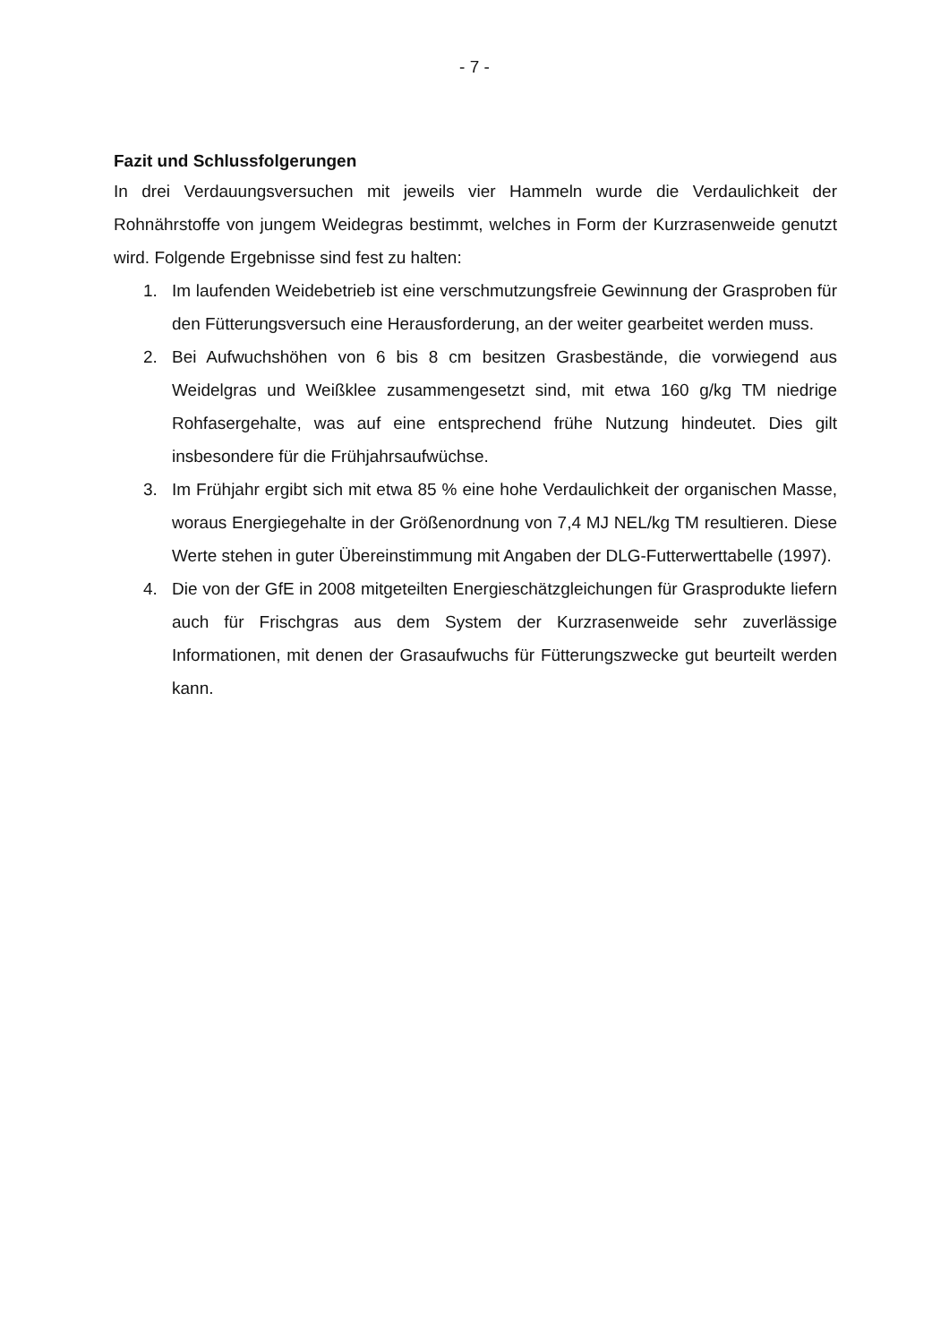- 7 -
Fazit und Schlussfolgerungen
In drei Verdauungsversuchen mit jeweils vier Hammeln wurde die Verdaulichkeit der Rohnährstoffe von jungem Weidegras bestimmt, welches in Form der Kurzrasenweide genutzt wird. Folgende Ergebnisse sind fest zu halten:
1. Im laufenden Weidebetrieb ist eine verschmutzungsfreie Gewinnung der Grasproben für den Fütterungsversuch eine Herausforderung, an der weiter gearbeitet werden muss.
2. Bei Aufwuchshöhen von 6 bis 8 cm besitzen Grasbestände, die vorwiegend aus Weidelgras und Weißklee zusammengesetzt sind, mit etwa 160 g/kg TM niedrige Rohfasergehalte, was auf eine entsprechend frühe Nutzung hindeutet. Dies gilt insbesondere für die Frühjahrsaufwüchse.
3. Im Frühjahr ergibt sich mit etwa 85 % eine hohe Verdaulichkeit der organischen Masse, woraus Energiegehalte in der Größenordnung von 7,4 MJ NEL/kg TM resultieren. Diese Werte stehen in guter Übereinstimmung mit Angaben der DLG-Futterwerttabelle (1997).
4. Die von der GfE in 2008 mitgeteilten Energieschätzgleichungen für Grasprodukte liefern auch für Frischgras aus dem System der Kurzrasenweide sehr zuverlässige Informationen, mit denen der Grasaufwuchs für Fütterungszwecke gut beurteilt werden kann.